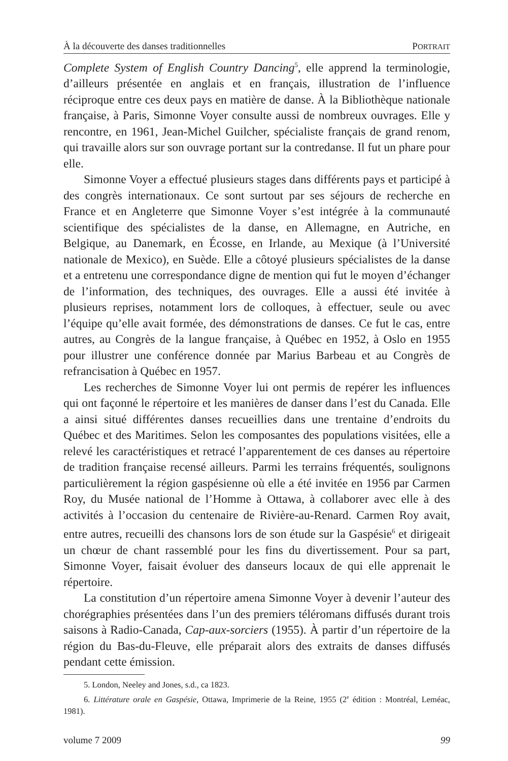À la découverte des danses traditionnelles PORTRAIT
Complete System of English Country Dancing<sup>5</sup>, elle apprend la terminologie, d’ailleurs présentée en anglais et en français, illustration de l’influence réciproque entre ces deux pays en matière de danse. À la Bibliothèque nationale française, à Paris, Simonne Voyer consulte aussi de nombreux ouvrages. Elle y rencontre, en 1961, Jean-Michel Guilcher, spécialiste français de grand renom, qui travaille alors sur son ouvrage portant sur la contredanse. Il fut un phare pour elle.
Simonne Voyer a effectué plusieurs stages dans différents pays et participé à des congrès internationaux. Ce sont surtout par ses séjours de recherche en France et en Angleterre que Simonne Voyer s’est intégrée à la communauté scientifique des spécialistes de la danse, en Allemagne, en Autriche, en Belgique, au Danemark, en Écosse, en Irlande, au Mexique (à l’Université nationale de Mexico), en Suède. Elle a côtoyé plusieurs spécialistes de la danse et a entretenu une correspondance digne de mention qui fut le moyen d’échanger de l’information, des techniques, des ouvrages. Elle a aussi été invitée à plusieurs reprises, notamment lors de colloques, à effectuer, seule ou avec l’équipe qu’elle avait formée, des démonstrations de danses. Ce fut le cas, entre autres, au Congrès de la langue française, à Québec en 1952, à Oslo en 1955 pour illustrer une conférence donnée par Marius Barbeau et au Congrès de refrancisation à Québec en 1957.
Les recherches de Simonne Voyer lui ont permis de repérer les influences qui ont façonné le répertoire et les manières de danser dans l’est du Canada. Elle a ainsi situé différentes danses recueillies dans une trentaine d’endroits du Québec et des Maritimes. Selon les composantes des populations visitées, elle a relevé les caractéristiques et retracé l’apparentement de ces danses au répertoire de tradition française recensé ailleurs. Parmi les terrains fréquentés, soulignons particulièrement la région gaspésienne où elle a été invitée en 1956 par Carmen Roy, du Musée national de l’Homme à Ottawa, à collaborer avec elle à des activités à l’occasion du centenaire de Rivière-au-Renard. Carmen Roy avait, entre autres, recueilli des chansons lors de son étude sur la Gaspésie<sup>6</sup> et dirigeait un chœur de chant rassemblé pour les fins du divertissement. Pour sa part, Simonne Voyer, faisait évoluer des danseurs locaux de qui elle apprenait le répertoire.
La constitution d’un répertoire amena Simonne Voyer à devenir l’auteur des chorégraphies présentées dans l’un des premiers téléromans diffusés durant trois saisons à Radio-Canada, Cap-aux-sorciers (1955). À partir d’un répertoire de la région du Bas-du-Fleuve, elle préparait alors des extraits de danses diffusés pendant cette émission.
5. London, Neeley and Jones, s.d., ca 1823.
6. Littérature orale en Gaspésie, Ottawa, Imprimerie de la Reine, 1955 (2<sup>e</sup> édition : Montréal, Leméac, 1981).
volume 7 2009 99